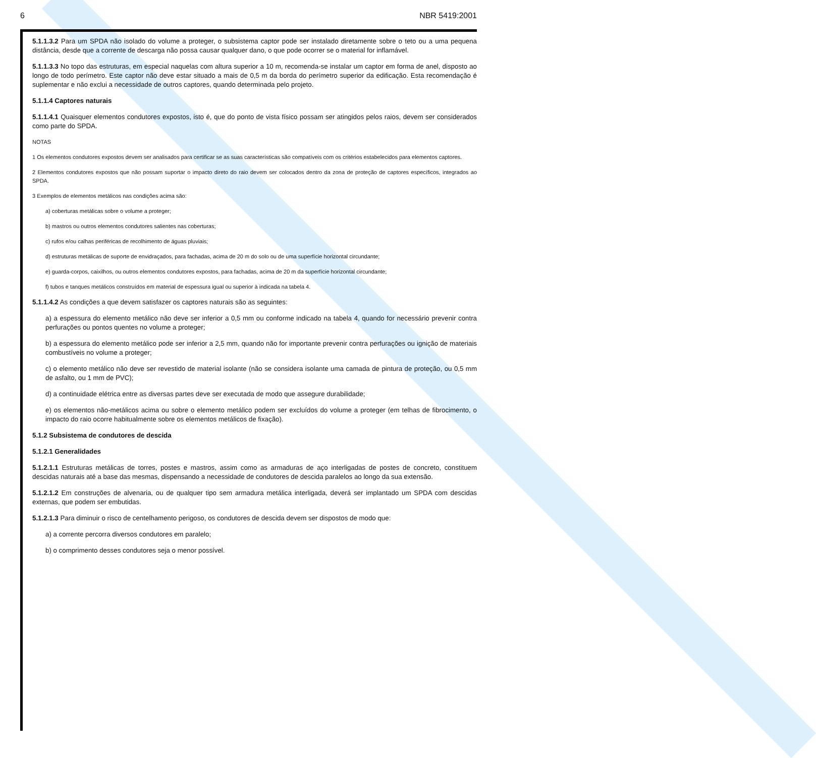6 NBR 5419:2001
5.1.1.3.2 Para um SPDA não isolado do volume a proteger, o subsistema captor pode ser instalado diretamente sobre o teto ou a uma pequena distância, desde que a corrente de descarga não possa causar qualquer dano, o que pode ocorrer se o material for inflamável.
5.1.1.3.3 No topo das estruturas, em especial naquelas com altura superior a 10 m, recomenda-se instalar um captor em forma de anel, disposto ao longo de todo perímetro. Este captor não deve estar situado a mais de 0,5 m da borda do perímetro superior da edificação. Esta recomendação é suplementar e não exclui a necessidade de outros captores, quando determinada pelo projeto.
5.1.1.4 Captores naturais
5.1.1.4.1 Quaisquer elementos condutores expostos, isto é, que do ponto de vista físico possam ser atingidos pelos raios, devem ser considerados como parte do SPDA.
NOTAS
1 Os elementos condutores expostos devem ser analisados para certificar se as suas características são compatíveis com os critérios estabelecidos para elementos captores.
2 Elementos condutores expostos que não possam suportar o impacto direto do raio devem ser colocados dentro da zona de proteção de captores específicos, integrados ao SPDA.
3 Exemplos de elementos metálicos nas condições acima são:
a) coberturas metálicas sobre o volume a proteger;
b) mastros ou outros elementos condutores salientes nas coberturas;
c) rufos e/ou calhas periféricas de recolhimento de águas pluviais;
d) estruturas metálicas de suporte de envidraçados, para fachadas, acima de 20 m do solo ou de uma superfície horizontal circundante;
e) guarda-corpos, caixilhos, ou outros elementos condutores expostos, para fachadas, acima de 20 m da superfície horizontal circundante;
f) tubos e tanques metálicos construídos em material de espessura igual ou superior à indicada na tabela 4.
5.1.1.4.2 As condições a que devem satisfazer os captores naturais são as seguintes:
a) a espessura do elemento metálico não deve ser inferior a 0,5 mm ou conforme indicado na tabela 4, quando for necessário prevenir contra perfurações ou pontos quentes no volume a proteger;
b) a espessura do elemento metálico pode ser inferior a 2,5 mm, quando não for importante prevenir contra perfurações ou ignição de materiais combustíveis no volume a proteger;
c) o elemento metálico não deve ser revestido de material isolante (não se considera isolante uma camada de pintura de proteção, ou 0,5 mm de asfalto, ou 1 mm de PVC);
d) a continuidade elétrica entre as diversas partes deve ser executada de modo que assegure durabilidade;
e) os elementos não-metálicos acima ou sobre o elemento metálico podem ser excluídos do volume a proteger (em telhas de fibrocimento, o impacto do raio ocorre habitualmente sobre os elementos metálicos de fixação).
5.1.2 Subsistema de condutores de descida
5.1.2.1 Generalidades
5.1.2.1.1 Estruturas metálicas de torres, postes e mastros, assim como as armaduras de aço interligadas de postes de concreto, constituem descidas naturais até a base das mesmas, dispensando a necessidade de condutores de descida paralelos ao longo da sua extensão.
5.1.2.1.2 Em construções de alvenaria, ou de qualquer tipo sem armadura metálica interligada, deverá ser implantado um SPDA com descidas externas, que podem ser embutidas.
5.1.2.1.3 Para diminuir o risco de centelhamento perigoso, os condutores de descida devem ser dispostos de modo que:
a) a corrente percorra diversos condutores em paralelo;
b) o comprimento desses condutores seja o menor possível.